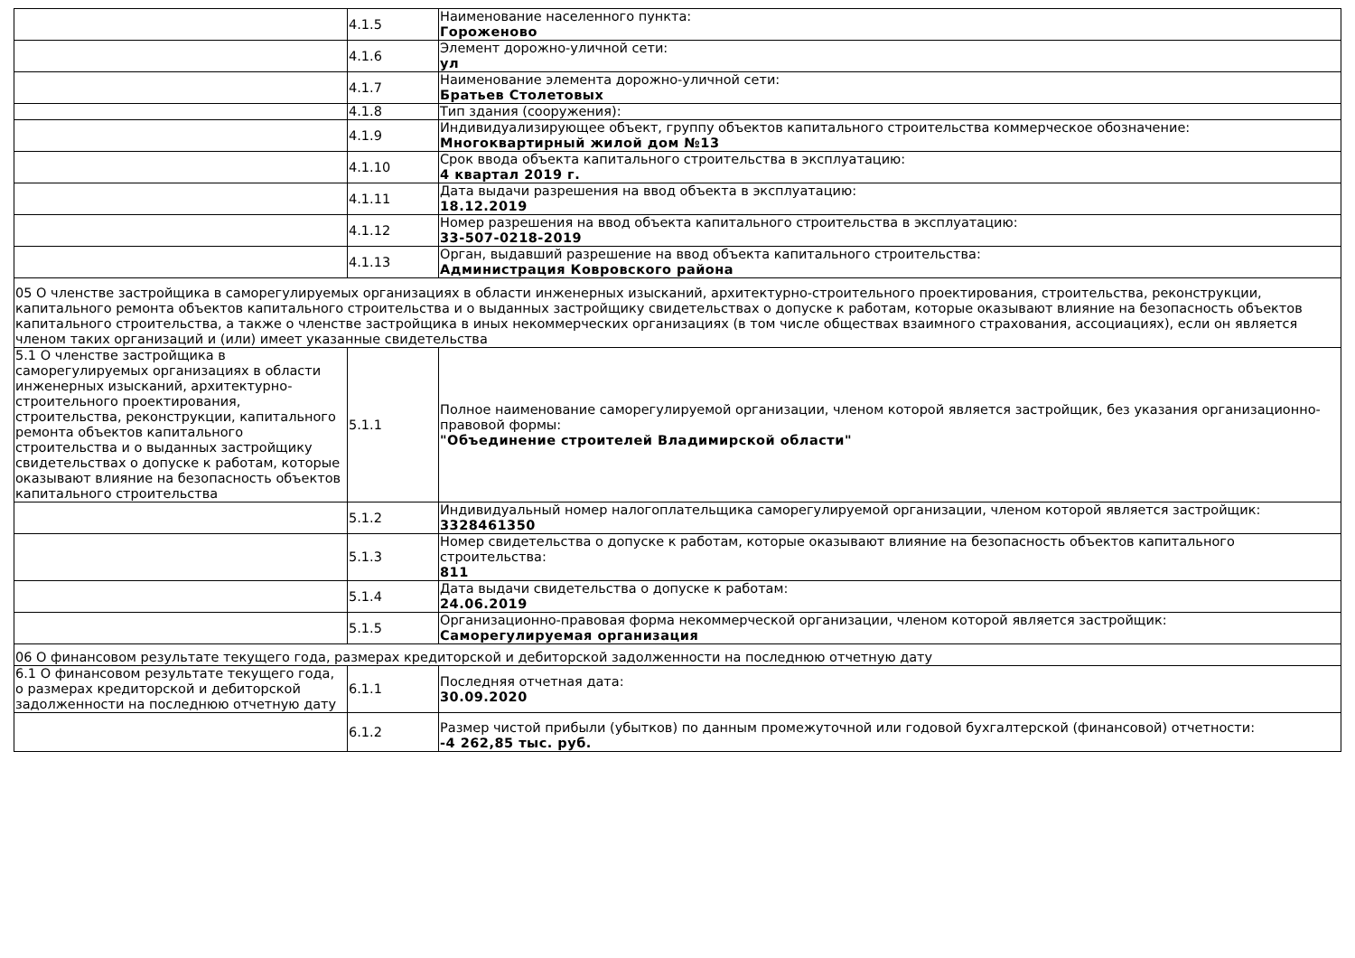| | 4.1.5 | Наименование населенного пункта: Гороженово |
| | 4.1.6 | Элемент дорожно-уличной сети: ул |
| | 4.1.7 | Наименование элемента дорожно-уличной сети: Братьев Столетовых |
| | 4.1.8 | Тип здания (сооружения): |
| | 4.1.9 | Индивидуализирующее объект, группу объектов капитального строительства коммерческое обозначение: Многоквартирный жилой дом №13 |
| | 4.1.10 | Срок ввода объекта капитального строительства в эксплуатацию: 4 квартал 2019 г. |
| | 4.1.11 | Дата выдачи разрешения на ввод объекта в эксплуатацию: 18.12.2019 |
| | 4.1.12 | Номер разрешения на ввод объекта капитального строительства в эксплуатацию: 33-507-0218-2019 |
| | 4.1.13 | Орган, выдавший разрешение на ввод объекта капитального строительства: Администрация Ковровского района |
| 05 О членстве застройщика в саморегулируемых организациях в области инженерных изысканий, архитектурно-строительного проектирования, строительства, реконструкции, капитального ремонта объектов капитального строительства и о выданных застройщику свидетельствах о допуске к работам, которые оказывают влияние на безопасность объектов капитального строительства, а также о членстве застройщика в иных некоммерческих организациях (в том числе обществах взаимного страхования, ассоциациях), если он является членом таких организаций и (или) имеет указанные свидетельства | | |
| 5.1 О членстве застройщика в саморегулируемых организациях в области инженерных изысканий, архитектурно-строительного проектирования, строительства, реконструкции, капитального ремонта объектов капитального строительства и о выданных застройщику свидетельствах о допуске к работам, которые оказывают влияние на безопасность объектов капитального строительства | 5.1.1 | Полное наименование саморегулируемой организации, членом которой является застройщик, без указания организационно-правовой формы: "Объединение строителей Владимирской области" |
| | 5.1.2 | Индивидуальный номер налогоплательщика саморегулируемой организации, членом которой является застройщик: 3328461350 |
| | 5.1.3 | Номер свидетельства о допуске к работам, которые оказывают влияние на безопасность объектов капитального строительства: 811 |
| | 5.1.4 | Дата выдачи свидетельства о допуске к работам: 24.06.2019 |
| | 5.1.5 | Организационно-правовая форма некоммерческой организации, членом которой является застройщик: Саморегулируемая организация |
| 06 О финансовом результате текущего года, размерах кредиторской и дебиторской задолженности на последнюю отчетную дату | | |
| 6.1 О финансовом результате текущего года, о размерах кредиторской и дебиторской задолженности на последнюю отчетную дату | 6.1.1 | Последняя отчетная дата: 30.09.2020 |
| | 6.1.2 | Размер чистой прибыли (убытков) по данным промежуточной или годовой бухгалтерской (финансовой) отчетности: -4 262,85 тыс. руб. |